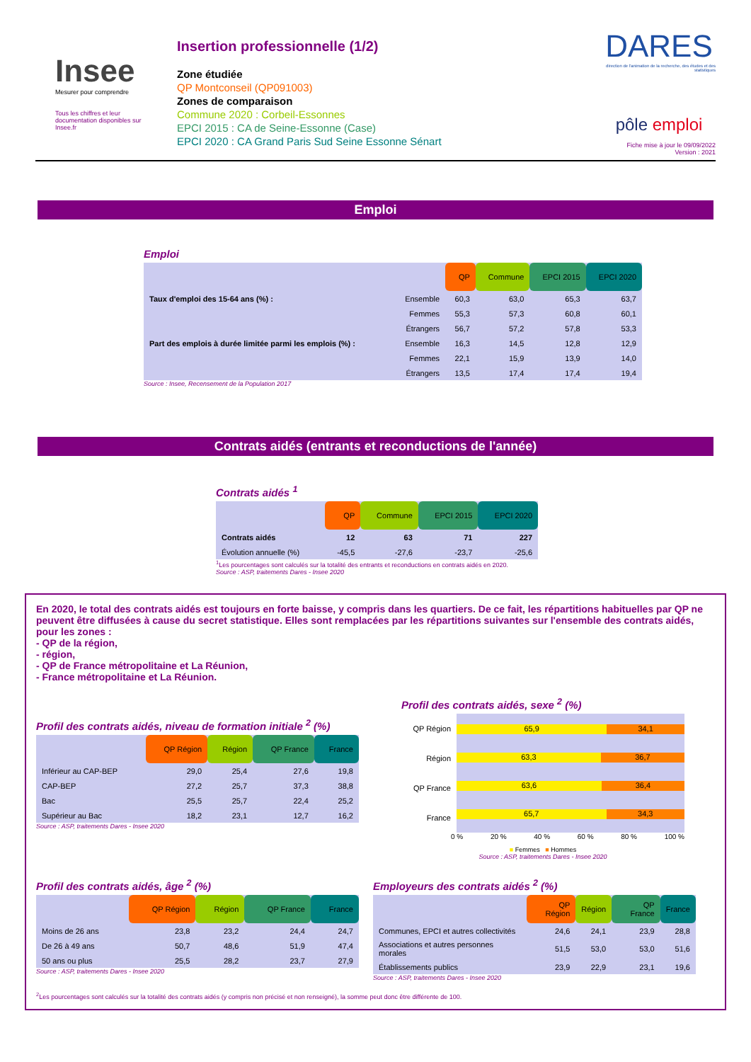Insee
Mesurer pour comprendre
Tous les chiffres et leur documentation disponibles sur Insee.fr
Insertion professionnelle (1/2)
Zone étudiée
QP Montconseil (QP091003)
Zones de comparaison
Commune 2020 : Corbeil-Essonnes
EPCI 2015 : CA de Seine-Essonne (Case)
EPCI 2020 : CA Grand Paris Sud Seine Essonne Sénart
DARES
direction de l'animation de la recherche, des études et des statistiques
pôle emploi
Fiche mise à jour le 09/09/2022
Version : 2021
Emploi
Emploi
| | | QP | Commune | EPCI 2015 | EPCI 2020 |
| --- | --- | --- | --- | --- | --- |
| Taux d'emploi des 15-64 ans (%) : | Ensemble | 60,3 | 63,0 | 65,3 | 63,7 |
| | Femmes | 55,3 | 57,3 | 60,8 | 60,1 |
| | Étrangers | 56,7 | 57,2 | 57,8 | 53,3 |
| Part des emplois à durée limitée parmi les emplois (%) : | Ensemble | 16,3 | 14,5 | 12,8 | 12,9 |
| | Femmes | 22,1 | 15,9 | 13,9 | 14,0 |
| | Étrangers | 13,5 | 17,4 | 17,4 | 19,4 |
Source : Insee, Recensement de la Population 2017
Contrats aidés (entrants et reconductions de l'année)
Contrats aidés <sup>1</sup>
| | QP | Commune | EPCI 2015 | EPCI 2020 |
| --- | --- | --- | --- | --- |
| Contrats aidés | 12 | 63 | 71 | 227 |
| Évolution annuelle (%) | -45,5 | -27,6 | -23,7 | -25,6 |
<sup>1</sup> Les pourcentages sont calculés sur la totalité des entrants et reconductions en contrats aidés en 2020.
Source : ASP, traitements Dares - Insee 2020
En 2020, le total des contrats aidés est toujours en forte baisse, y compris dans les quartiers. De ce fait, les répartitions habituelles par QP ne peuvent être diffusées à cause du secret statistique. Elles sont remplacées par les répartitions suivantes sur l'ensemble des contrats aidés, pour les zones :
- QP de la région,
- région,
- QP de France métropolitaine et La Réunion,
- France métropolitaine et La Réunion.
Profil des contrats aidés, niveau de formation initiale <sup>2</sup> (%)
| | QP Région | Région | QP France | France |
| --- | --- | --- | --- | --- |
| Inférieur au CAP-BEP | 29,0 | 25,4 | 27,6 | 19,8 |
| CAP-BEP | 27,2 | 25,7 | 37,3 | 38,8 |
| Bac | 25,5 | 25,7 | 22,4 | 25,2 |
| Supérieur au Bac | 18,2 | 23,1 | 12,7 | 16,2 |
Source : ASP, traitements Dares - Insee 2020
Profil des contrats aidés, sexe <sup>2</sup> (%)
QP Région
Région
QP France
France
65,9 34,1
63,3 36,7
63,6 36,4
65,7 34,3
0 % 20 % 40 % 60 % 80 % 100 %
■ Femmes ■ Hommes
Source : ASP, traitements Dares - Insee 2020
Profil des contrats aidés, âge <sup>2</sup> (%)
| | QP Région | Région | QP France | France |
| --- | --- | --- | --- | --- |
| Moins de 26 ans | 23,8 | 23,2 | 24,4 | 24,7 |
| De 26 à 49 ans | 50,7 | 48,6 | 51,9 | 47,4 |
| 50 ans ou plus | 25,5 | 28,2 | 23,7 | 27,9 |
Source : ASP, traitements Dares - Insee 2020
Employeurs des contrats aidés <sup>2</sup> (%)
| | QP Région | Région | QP France | France |
| --- | --- | --- | --- | --- |
| Communes, EPCI et autres collectivités | 24,6 | 24,1 | 23,9 | 28,8 |
| Associations et autres personnes morales | 51,5 | 53,0 | 53,0 | 51,6 |
| Établissements publics | 23,9 | 22,9 | 23,1 | 19,6 |
Source : ASP, traitements Dares - Insee 2020
<sup>2</sup> Les pourcentages sont calculés sur la totalité des contrats aidés (y compris non précisé et non renseigné), la somme peut donc être différente de 100.